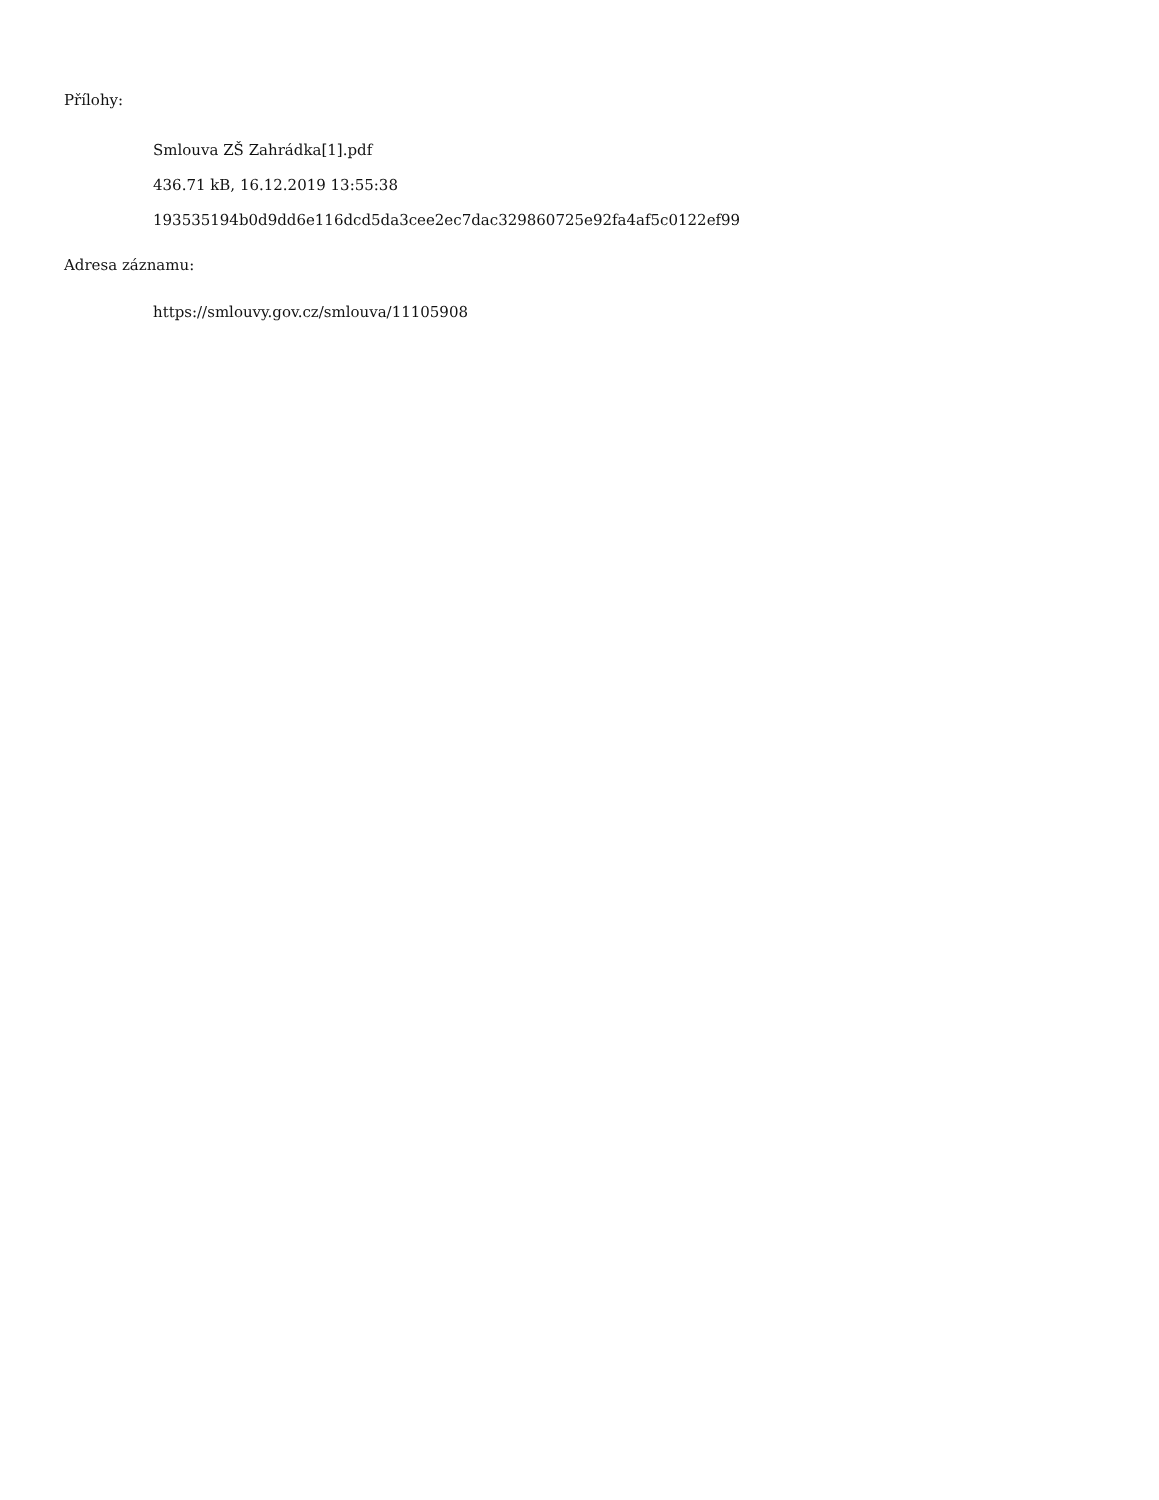Přílohy:
Smlouva ZŠ Zahrádka[1].pdf
436.71 kB, 16.12.2019 13:55:38
193535194b0d9dd6e116dcd5da3cee2ec7dac329860725e92fa4af5c0122ef99
Adresa záznamu:
https://smlouvy.gov.cz/smlouva/11105908